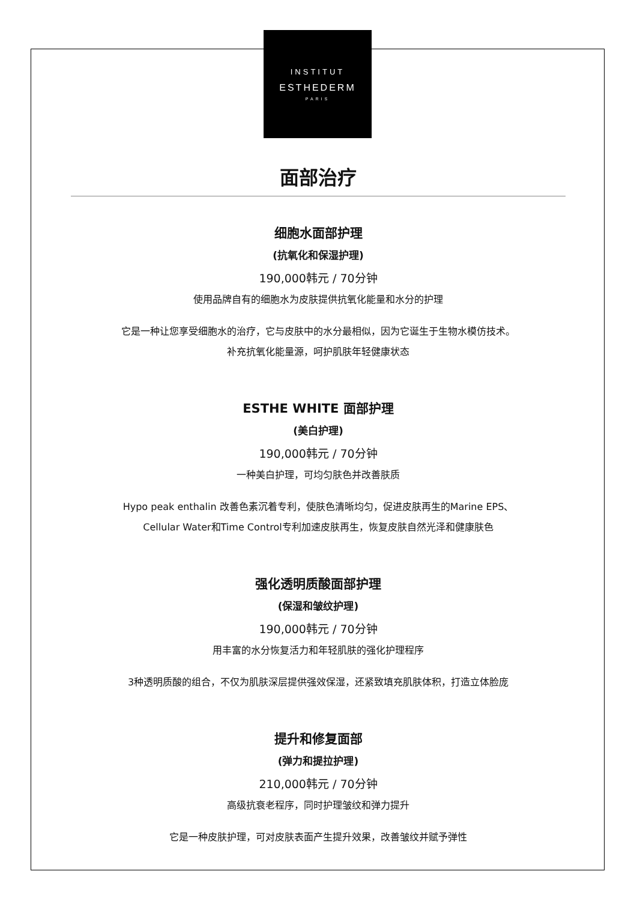INSTITUT
ESTHEDERM
PARIS
面部治疗
细胞水面部护理
(抗氧化和保湿护理)
190,000韩元 / 70分钟
使用品牌自有的细胞水为皮肤提供抗氧化能量和水分的护理
它是一种让您享受细胞水的治疗，它与皮肤中的水分最相似，因为它诞生于生物水模仿技术。
补充抗氧化能量源，呵护肌肤年轻健康状态
ESTHE WHITE 面部护理
(美白护理)
190,000韩元 / 70分钟
一种美白护理，可均匀肤色并改善肤质
Hypo peak enthalin 改善色素沉着专利，使肤色清晰均匀，促进皮肤再生的Marine EPS、
Cellular Water和Time Control专利加速皮肤再生，恢复皮肤自然光泽和健康肤色
强化透明质酸面部护理
(保湿和皱纹护理)
190,000韩元 / 70分钟
用丰富的水分恢复活力和年轻肌肤的强化护理程序
3种透明质酸的组合，不仅为肌肤深层提供强效保湿，还紧致填充肌肤体积，打造立体脸庞
提升和修复面部
(弹力和提拉护理)
210,000韩元 / 70分钟
高级抗衰老程序，同时护理皱纹和弹力提升
它是一种皮肤护理，可对皮肤表面产生提升效果，改善皱纹并赋予弹性